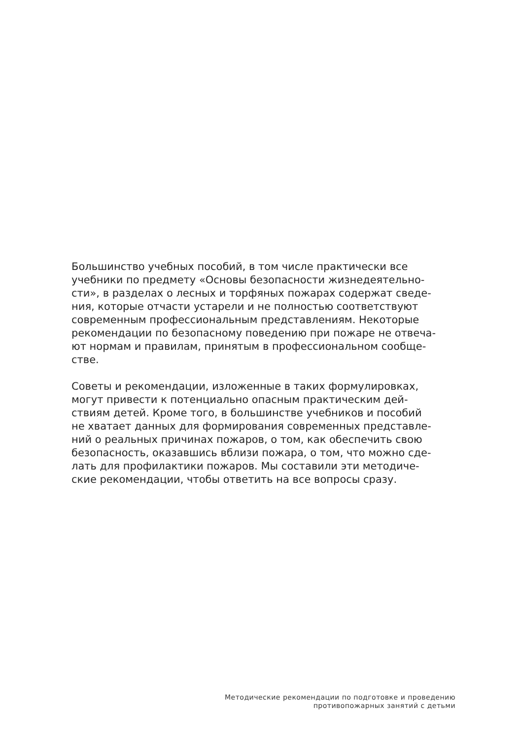Большинство учебных пособий, в том числе практически все
учебники по предмету «Основы безопасности жизнедеятельно-
сти», в разделах о лесных и торфяных пожарах содержат сведе-
ния, которые отчасти устарели и не полностью соответствуют
современным профессиональным представлениям. Некоторые
рекомендации по безопасному поведению при пожаре не отвеча-
ют нормам и правилам, принятым в профессиональном сообще-
стве.
Советы и рекомендации, изложенные в таких формулировках,
могут привести к потенциально опасным практическим дей-
ствиям детей. Кроме того, в большинстве учебников и пособий
не хватает данных для формирования современных представле-
ний о реальных причинах пожаров, о том, как обеспечить свою
безопасность, оказавшись вблизи пожара, о том, что можно сде-
лать для профилактики пожаров. Мы составили эти методиче-
ские рекомендации, чтобы ответить на все вопросы сразу.
Методические рекомендации по подготовке и проведению
противопожарных занятий с детьми